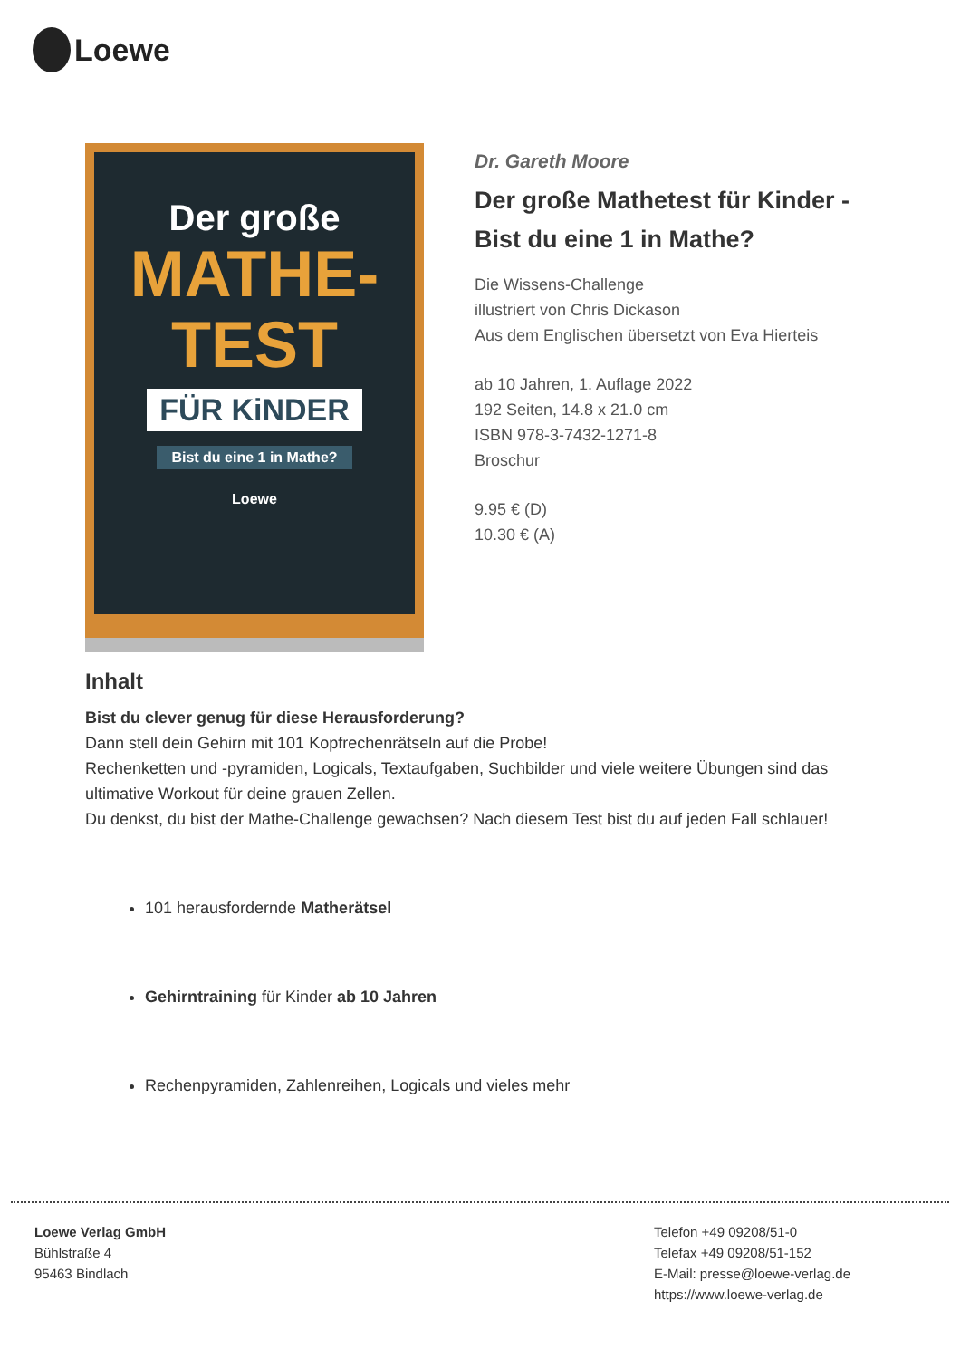Loewe
Der große
MATHE-
TEST
FÜR KiNDER
Bist du eine 1 in Mathe?
Loewe
Dr. Gareth Moore
Der große Mathetest für Kinder - Bist du eine 1 in Mathe?
Die Wissens-Challenge
illustriert von Chris Dickason
Aus dem Englischen übersetzt von Eva Hierteis
ab 10 Jahren, 1. Auflage 2022
192 Seiten, 14.8 x 21.0 cm
ISBN 978-3-7432-1271-8
Broschur
9.95 € (D)
10.30 € (A)
Inhalt
Bist du clever genug für diese Herausforderung?
Dann stell dein Gehirn mit 101 Kopfrechenrätseln auf die Probe!
Rechenketten und -pyramiden, Logicals, Textaufgaben, Suchbilder und viele weitere Übungen sind das ultimative Workout für deine grauen Zellen.
Du denkst, du bist der Mathe-Challenge gewachsen? Nach diesem Test bist du auf jeden Fall schlauer!
101 herausfordernde Matherätsel
Gehirntraining für Kinder ab 10 Jahren
Rechenpyramiden, Zahlenreihen, Logicals und vieles mehr
Loewe Verlag GmbH
Bühlstraße 4
95463 Bindlach
Telefon +49 09208/51-0
Telefax +49 09208/51-152
E-Mail: presse@loewe-verlag.de
https://www.loewe-verlag.de